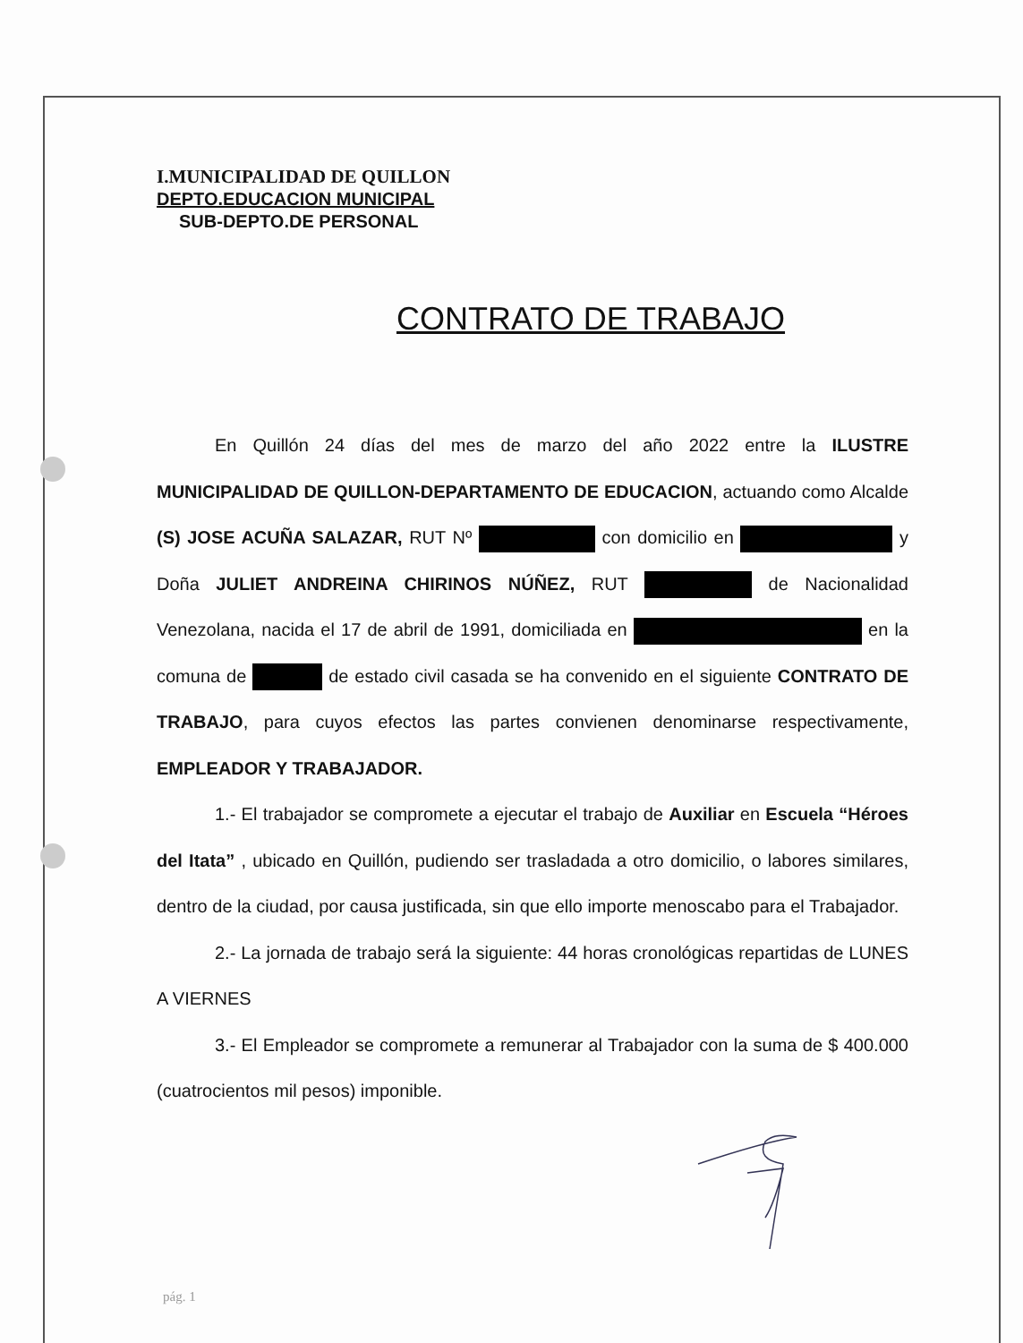I.MUNICIPALIDAD DE QUILLON
DEPTO.EDUCACION MUNICIPAL
SUB-DEPTO.DE PERSONAL
CONTRATO DE TRABAJO
En Quillón 24 días del mes de marzo del año 2022 entre la ILUSTRE MUNICIPALIDAD DE QUILLON-DEPARTAMENTO DE EDUCACION, actuando como Alcalde (S) JOSE ACUÑA SALAZAR, RUT Nº con domicilio en y Doña JULIET ANDREINA CHIRINOS NÚÑEZ, RUT de Nacionalidad Venezolana, nacida el 17 de abril de 1991, domiciliada en en la comuna de de estado civil casada se ha convenido en el siguiente CONTRATO DE TRABAJO, para cuyos efectos las partes convienen denominarse respectivamente, EMPLEADOR Y TRABAJADOR.
1.- El trabajador se compromete a ejecutar el trabajo de Auxiliar en Escuela “Héroes del Itata” , ubicado en Quillón, pudiendo ser trasladada a otro domicilio, o labores similares, dentro de la ciudad, por causa justificada, sin que ello importe menoscabo para el Trabajador.
2.- La jornada de trabajo será la siguiente: 44 horas cronológicas repartidas de LUNES A VIERNES
3.- El Empleador se compromete a remunerar al Trabajador con la suma de $ 400.000 (cuatrocientos mil pesos) imponible.
pág. 1